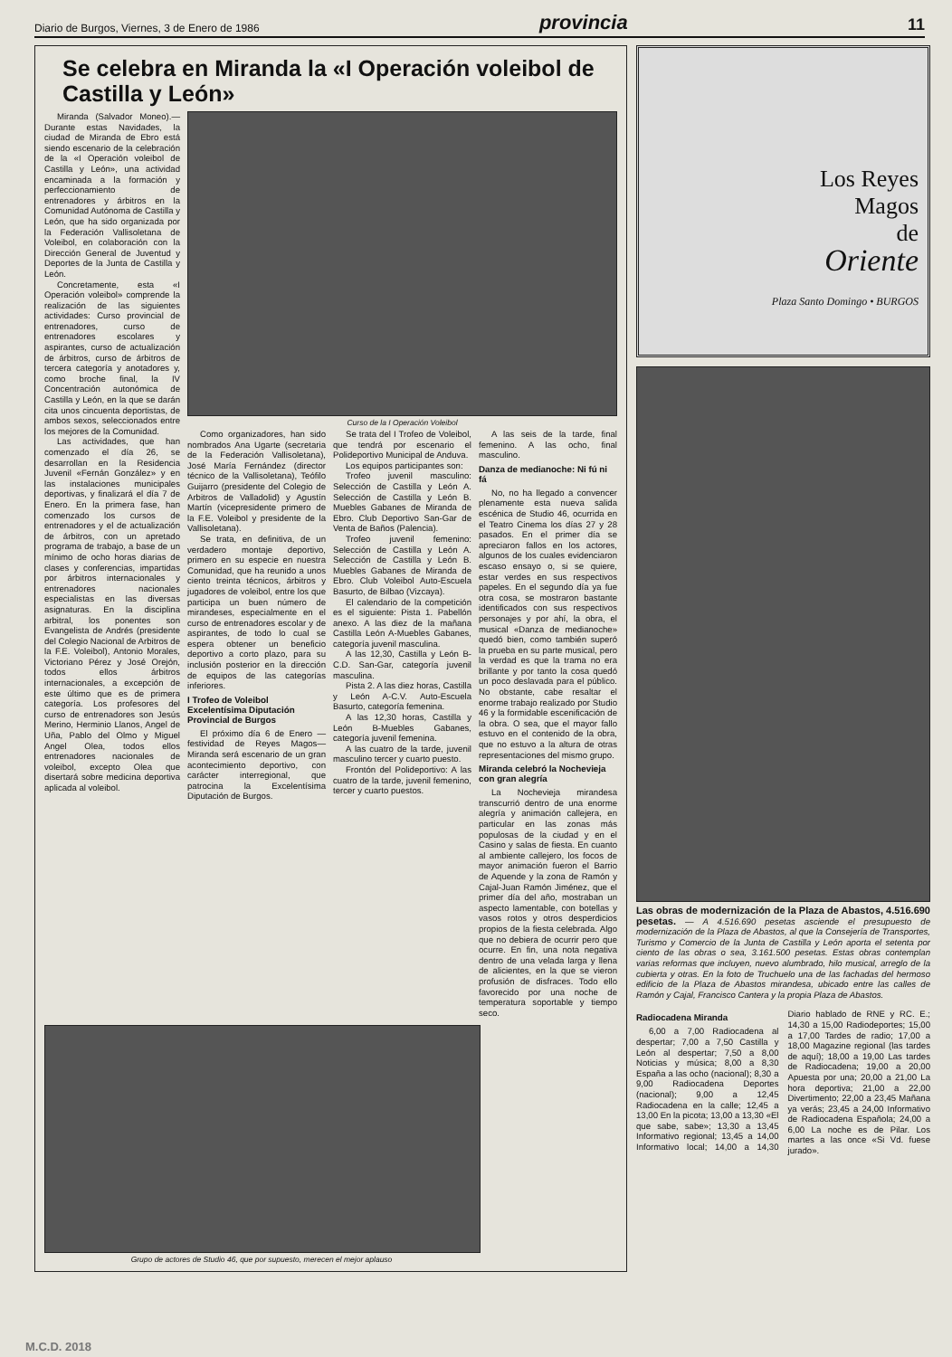Diario de Burgos, Viernes, 3 de Enero de 1986 provincia 11
Se celebra en Miranda la «I Operación voleibol de Castilla y León»
Miranda (Salvador Moneo).— Durante estas Navidades, la ciudad de Miranda de Ebro está siendo escenario de la celebración de la «I Operación voleibol de Castilla y León», una actividad encaminada a la formación y perfeccionamiento de entrenadores y árbitros en la Comunidad Autónoma de Castilla y León, que ha sido organizada por la Federación Vallisoletana de Voleibol, en colaboración con la Dirección General de Juventud y Deportes de la Junta de Castilla y León.
Concretamente, esta «I Operación voleibol» comprende la realización de las siguientes actividades: Curso provincial de entrenadores, curso de entrenadores escolares y aspirantes, curso de actualización de árbitros, curso de árbitros de tercera categoría y anotadores y, como broche final, la IV Concentración autonómica de Castilla y León, en la que se darán cita unos cincuenta deportistas, de ambos sexos, seleccionados entre los mejores de la Comunidad.
Las actividades, que han comenzado el día 26, se desarrollan en la Residencia Juvenil «Fernán González» y en las instalaciones municipales deportivas, y finalizará el día 7 de Enero. En la primera fase, han comenzado los cursos de entrenadores y el de actualización de árbitros, con un apretado programa de trabajo, a base de un mínimo de ocho horas diarias de clases y conferencias, impartidas por árbitros internacionales y entrenadores nacionales especialistas en las diversas asignaturas. En la disciplina arbitral, los ponentes son Evangelista de Andrés (presidente del Colegio Nacional de Arbitros de la F.E. Voleibol), Antonio Morales, Victoriano Pérez y José Orejón, todos ellos árbitros internacionales, a excepción de este último que es de primera categoría. Los profesores del curso de entrenadores son Jesús Merino, Herminio Llanos, Angel de Uña, Pablo del Olmo y Miguel Angel Olea, todos ellos entrenadores nacionales de voleibol, excepto Olea que disertará sobre medicina deportiva aplicada al voleibol.
Curso de la I Operación Voleibol
Como organizadores, han sido nombrados Ana Ugarte (secretaria de la Federación Vallisoletana), José María Fernández (director técnico de la Vallisoletana), Teófilo Guijarro (presidente del Colegio de Arbitros de Valladolid) y Agustín Martín (vicepresidente primero de la F.E. Voleibol y presidente de la Vallisoletana).
Se trata, en definitiva, de un verdadero montaje deportivo, primero en su especie en nuestra Comunidad, que ha reunido a unos ciento treinta técnicos, árbitros y jugadores de voleibol, entre los que participa un buen número de mirandeses, especialmente en el curso de entrenadores escolar y de aspirantes, de todo lo cual se espera obtener un beneficio deportivo a corto plazo, para su inclusión posterior en la dirección de equipos de las categorías inferiores.
I Trofeo de Voleibol Excelentísima Diputación Provincial de Burgos
El próximo día 6 de Enero —festividad de Reyes Magos— Miranda será escenario de un gran acontecimiento deportivo, con carácter interregional, que patrocina la Excelentísima Diputación de Burgos.
Se trata del I Trofeo de Voleibol, que tendrá por escenario el Polideportivo Municipal de Anduva.
Los equipos participantes son:
Trofeo juvenil masculino: Selección de Castilla y León A. Selección de Castilla y León B. Muebles Gabanes de Miranda de Ebro. Club Deportivo San-Gar de Venta de Baños (Palencia).
Trofeo juvenil femenino: Selección de Castilla y León A. Selección de Castilla y León B. Muebles Gabanes de Miranda de Ebro. Club Voleibol Auto-Escuela Basurto, de Bilbao (Vizcaya).
El calendario de la competición es el siguiente: Pista 1. Pabellón anexo. A las diez de la mañana Castilla León A-Muebles Gabanes, categoría juvenil masculina.
A las 12,30, Castilla y León B-C.D. San-Gar, categoría juvenil masculina.
Pista 2. A las diez horas, Castilla y León A-C.V. Auto-Escuela Basurto, categoría femenina.
A las 12,30 horas, Castilla y León B-Muebles Gabanes, categoría juvenil femenina.
A las cuatro de la tarde, juvenil masculino tercer y cuarto puesto.
Frontón del Polideportivo: A las cuatro de la tarde, juvenil femenino, tercer y cuarto puestos.
A las seis de la tarde, final femenino. A las ocho, final masculino.
Danza de medianoche: Ni fú ni fá
No, no ha llegado a convencer plenamente esta nueva salida escénica de Studio 46, ocurrida en el Teatro Cinema los días 27 y 28 pasados. En el primer día se apreciaron fallos en los actores, algunos de los cuales evidenciaron escaso ensayo o, si se quiere, estar verdes en sus respectivos papeles. En el segundo día ya fue otra cosa, se mostraron bastante identificados con sus respectivos personajes y por ahí, la obra, el musical «Danza de medianoche» quedó bien, como también superó la prueba en su parte musical, pero la verdad es que la trama no era brillante y por tanto la cosa quedó un poco deslavada para el público. No obstante, cabe resaltar el enorme trabajo realizado por Studio 46 y la formidable escenificación de la obra. O sea, que el mayor fallo estuvo en el contenido de la obra, que no estuvo a la altura de otras representaciones del mismo grupo.
Miranda celebró la Nochevieja con gran alegría
La Nochevieja mirandesa transcurrió dentro de una enorme alegría y animación callejera, en particular en las zonas más populosas de la ciudad y en el Casino y salas de fiesta. En cuanto al ambiente callejero, los focos de mayor animación fueron el Barrio de Aquende y la zona de Ramón y Cajal-Juan Ramón Jiménez, que el primer día del año, mostraban un aspecto lamentable, con botellas y vasos rotos y otros desperdicios propios de la fiesta celebrada. Algo que no debiera de ocurrir pero que ocurre. En fin, una nota negativa dentro de una velada larga y llena de alicientes, en la que se vieron profusión de disfraces. Todo ello favorecido por una noche de temperatura soportable y tiempo seco.
Grupo de actores de Studio 46, que por supuesto, merecen el mejor aplauso
Los Reyes
Magos
de
Oriente
Plaza Santo Domingo • BURGOS
Las obras de modernización de la Plaza de Abastos, 4.516.690 pesetas. — A 4.516.690 pesetas asciende el presupuesto de modernización de la Plaza de Abastos, al que la Consejería de Transportes, Turismo y Comercio de la Junta de Castilla y León aporta el setenta por ciento de las obras o sea, 3.161.500 pesetas. Estas obras contemplan varias reformas que incluyen, nuevo alumbrado, hilo musical, arreglo de la cubierta y otras. En la foto de Truchuelo una de las fachadas del hermoso edificio de la Plaza de Abastos mirandesa, ubicado entre las calles de Ramón y Cajal, Francisco Cantera y la propia Plaza de Abastos.
Radiocadena Miranda
6,00 a 7,00 Radiocadena al despertar; 7,00 a 7,50 Castilla y León al despertar; 7,50 a 8,00 Noticias y música; 8,00 a 8,30 España a las ocho (nacional); 8,30 a 9,00 Radiocadena Deportes (nacional); 9,00 a 12,45 Radiocadena en la calle; 12,45 a 13,00 En la picota; 13,00 a 13,30 «El que sabe, sabe»; 13,30 a 13,45 Informativo regional; 13,45 a 14,00 Informativo local; 14,00 a 14,30 Diario hablado de RNE y RC. E.; 14,30 a 15,00 Radiodeportes; 15,00 a 17,00 Tardes de radio; 17,00 a 18,00 Magazine regional (las tardes de aquí); 18,00 a 19,00 Las tardes de Radiocadena; 19,00 a 20,00 Apuesta por una; 20,00 a 21,00 La hora deportiva; 21,00 a 22,00 Divertimento; 22,00 a 23,45 Mañana ya verás; 23,45 a 24,00 Informativo de Radiocadena Española; 24,00 a 6,00 La noche es de Pilar. Los martes a las once «Si Vd. fuese jurado».
M.C.D. 2018